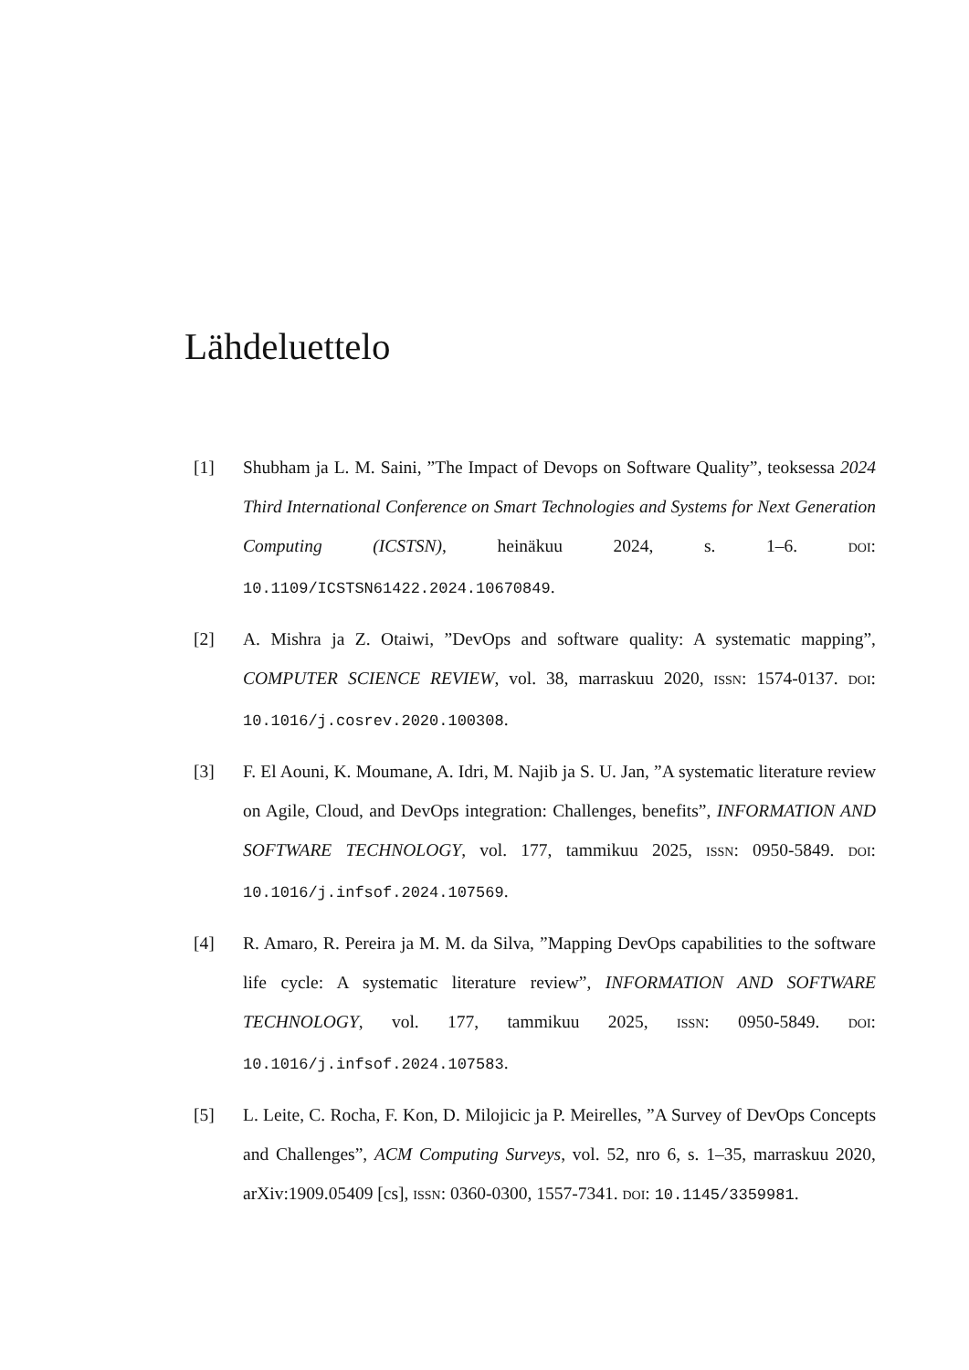Lähdeluettelo
[1] Shubham ja L. M. Saini, ”The Impact of Devops on Software Quality”, teoksessa 2024 Third International Conference on Smart Technologies and Systems for Next Generation Computing (ICSTSN), heinäkuu 2024, s. 1–6. DOI: 10.1109/ICSTSN61422.2024.10670849.
[2] A. Mishra ja Z. Otaiwi, ”DevOps and software quality: A systematic mapping”, COMPUTER SCIENCE REVIEW, vol. 38, marraskuu 2020, ISSN: 1574-0137. DOI: 10.1016/j.cosrev.2020.100308.
[3] F. El Aouni, K. Moumane, A. Idri, M. Najib ja S. U. Jan, ”A systematic literature review on Agile, Cloud, and DevOps integration: Challenges, benefits”, INFORMATION AND SOFTWARE TECHNOLOGY, vol. 177, tammikuu 2025, ISSN: 0950-5849. DOI: 10.1016/j.infsof.2024.107569.
[4] R. Amaro, R. Pereira ja M. M. da Silva, ”Mapping DevOps capabilities to the software life cycle: A systematic literature review”, INFORMATION AND SOFTWARE TECHNOLOGY, vol. 177, tammikuu 2025, ISSN: 0950-5849. DOI: 10.1016/j.infsof.2024.107583.
[5] L. Leite, C. Rocha, F. Kon, D. Milojicic ja P. Meirelles, ”A Survey of DevOps Concepts and Challenges”, ACM Computing Surveys, vol. 52, nro 6, s. 1–35, marraskuu 2020, arXiv:1909.05409 [cs], ISSN: 0360-0300, 1557-7341. DOI: 10.1145/3359981.